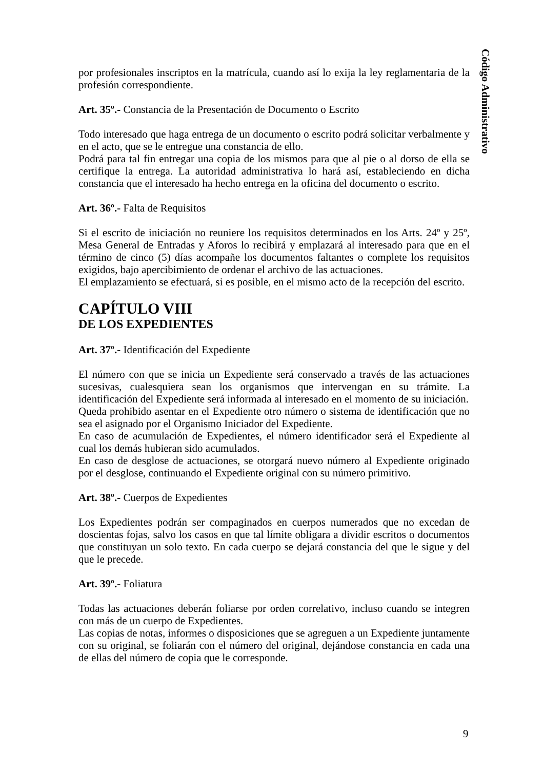Código Administrativo
por profesionales inscriptos en la matrícula, cuando así lo exija la ley reglamentaria de la profesión correspondiente.
Art. 35º.- Constancia de la Presentación de Documento o Escrito
Todo interesado que haga entrega de un documento o escrito podrá solicitar verbalmente y en el acto, que se le entregue una constancia de ello.
Podrá para tal fin entregar una copia de los mismos para que al pie o al dorso de ella se certifique la entrega. La autoridad administrativa lo hará así, estableciendo en dicha constancia que el interesado ha hecho entrega en la oficina del documento o escrito.
Art. 36º.- Falta de Requisitos
Si el escrito de iniciación no reuniere los requisitos determinados en los Arts. 24º y 25º, Mesa General de Entradas y Aforos lo recibirá y emplazará al interesado para que en el término de cinco (5) días acompañe los documentos faltantes o complete los requisitos exigidos, bajo apercibimiento de ordenar el archivo de las actuaciones.
El emplazamiento se efectuará, si es posible, en el mismo acto de la recepción del escrito.
CAPÍTULO VIII
DE LOS EXPEDIENTES
Art. 37º.- Identificación del Expediente
El número con que se inicia un Expediente será conservado a través de las actuaciones sucesivas, cualesquiera sean los organismos que intervengan en su trámite. La identificación del Expediente será informada al interesado en el momento de su iniciación.
Queda prohibido asentar en el Expediente otro número o sistema de identificación que no sea el asignado por el Organismo Iniciador del Expediente.
En caso de acumulación de Expedientes, el número identificador será el Expediente al cual los demás hubieran sido acumulados.
En caso de desglose de actuaciones, se otorgará nuevo número al Expediente originado por el desglose, continuando el Expediente original con su número primitivo.
Art. 38º.- Cuerpos de Expedientes
Los Expedientes podrán ser compaginados en cuerpos numerados que no excedan de doscientas fojas, salvo los casos en que tal límite obligara a dividir escritos o documentos que constituyan un solo texto. En cada cuerpo se dejará constancia del que le sigue y del que le precede.
Art. 39º.- Foliatura
Todas las actuaciones deberán foliarse por orden correlativo, incluso cuando se integren con más de un cuerpo de Expedientes.
Las copias de notas, informes o disposiciones que se agreguen a un Expediente juntamente con su original, se foliarán con el número del original, dejándose constancia en cada una de ellas del número de copia que le corresponde.
9